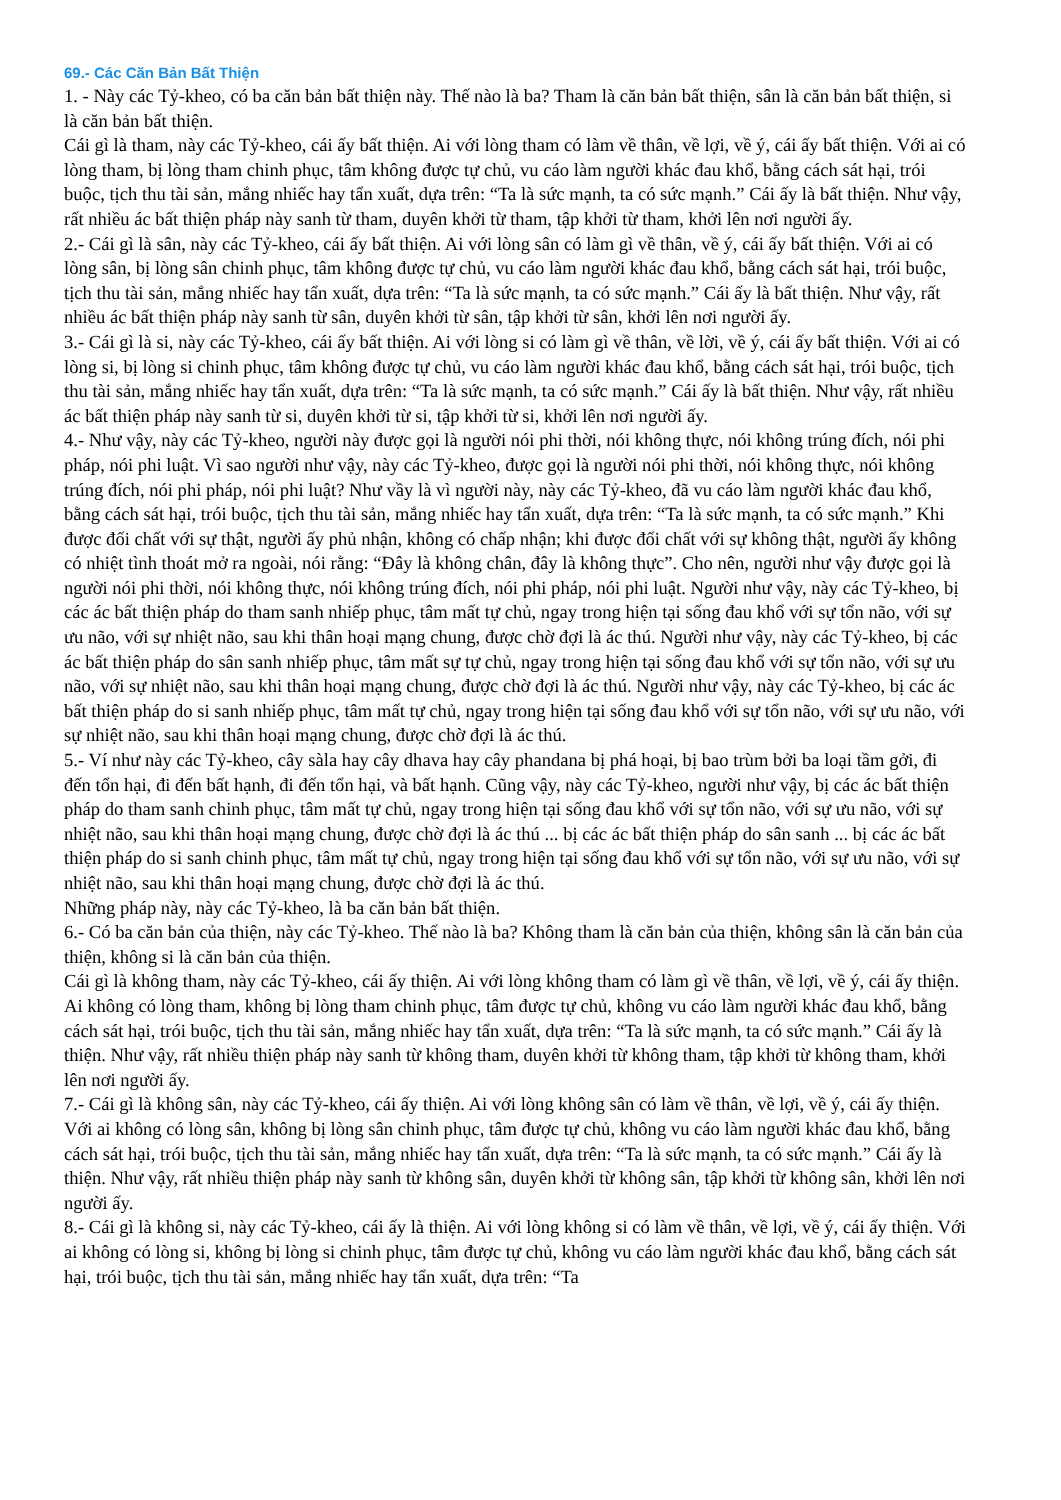69.- Các Căn Bản Bất Thiện
1. - Này các Tỷ-kheo, có ba căn bản bất thiện này. Thế nào là ba? Tham là căn bản bất thiện, sân là căn bản bất thiện, si là căn bản bất thiện.
Cái gì là tham, này các Tỷ-kheo, cái ấy bất thiện. Ai với lòng tham có làm về thân, về lợi, về ý, cái ấy bất thiện. Với ai có lòng tham, bị lòng tham chinh phục, tâm không được tự chủ, vu cáo làm người khác đau khổ, bằng cách sát hại, trói buộc, tịch thu tài sản, mắng nhiếc hay tẩn xuất, dựa trên: “Ta là sức mạnh, ta có sức mạnh.” Cái ấy là bất thiện. Như vậy, rất nhiều ác bất thiện pháp này sanh từ tham, duyên khởi từ tham, tập khởi từ tham, khởi lên nơi người ấy.
2.- Cái gì là sân, này các Tỷ-kheo, cái ấy bất thiện. Ai với lòng sân có làm gì về thân, về ý, cái ấy bất thiện. Với ai có lòng sân, bị lòng sân chinh phục, tâm không được tự chủ, vu cáo làm người khác đau khổ, bằng cách sát hại, trói buộc, tịch thu tài sản, mắng nhiếc hay tẩn xuất, dựa trên: “Ta là sức mạnh, ta có sức mạnh.” Cái ấy là bất thiện. Như vậy, rất nhiều ác bất thiện pháp này sanh từ sân, duyên khởi từ sân, tập khởi từ sân, khởi lên nơi người ấy.
3.- Cái gì là si, này các Tỷ-kheo, cái ấy bất thiện. Ai với lòng si có làm gì về thân, về lời, về ý, cái ấy bất thiện. Với ai có lòng si, bị lòng si chinh phục, tâm không được tự chủ, vu cáo làm người khác đau khổ, bằng cách sát hại, trói buộc, tịch thu tài sản, mắng nhiếc hay tẩn xuất, dựa trên: “Ta là sức mạnh, ta có sức mạnh.” Cái ấy là bất thiện. Như vậy, rất nhiều ác bất thiện pháp này sanh từ si, duyên khởi từ si, tập khởi từ si, khởi lên nơi người ấy.
4.- Như vậy, này các Tỷ-kheo, người này được gọi là người nói phi thời, nói không thực, nói không trúng đích, nói phi pháp, nói phi luật. Vì sao người như vậy, này các Tỷ-kheo, được gọi là người nói phi thời, nói không thực, nói không trúng đích, nói phi pháp, nói phi luật? Như vầy là vì người này, này các Tỷ-kheo, đã vu cáo làm người khác đau khổ, bằng cách sát hại, trói buộc, tịch thu tài sản, mắng nhiếc hay tẩn xuất, dựa trên: “Ta là sức mạnh, ta có sức mạnh.” Khi được đối chất với sự thật, người ấy phủ nhận, không có chấp nhận; khi được đối chất với sự không thật, người ấy không có nhiệt tình thoát mở ra ngoài, nói rằng: “Đây là không chân, đây là không thực”. Cho nên, người như vậy được gọi là người nói phi thời, nói không thực, nói không trúng đích, nói phi pháp, nói phi luật. Người như vậy, này các Tỷ-kheo, bị các ác bất thiện pháp do tham sanh nhiếp phục, tâm mất tự chủ, ngay trong hiện tại sống đau khổ với sự tổn não, với sự ưu não, với sự nhiệt não, sau khi thân hoại mạng chung, được chờ đợi là ác thú. Người như vậy, này các Tỷ-kheo, bị các ác bất thiện pháp do sân sanh nhiếp phục, tâm mất sự tự chủ, ngay trong hiện tại sống đau khổ với sự tổn não, với sự ưu não, với sự nhiệt não, sau khi thân hoại mạng chung, được chờ đợi là ác thú. Người như vậy, này các Tỷ-kheo, bị các ác bất thiện pháp do si sanh nhiếp phục, tâm mất tự chủ, ngay trong hiện tại sống đau khổ với sự tổn não, với sự ưu não, với sự nhiệt não, sau khi thân hoại mạng chung, được chờ đợi là ác thú.
5.- Ví như này các Tỷ-kheo, cây sàla hay cây dhava hay cây phandana bị phá hoại, bị bao trùm bởi ba loại tầm gởi, đi đến tổn hại, đi đến bất hạnh, đi đến tổn hại, và bất hạnh. Cũng vậy, này các Tỷ-kheo, người như vậy, bị các ác bất thiện pháp do tham sanh chinh phục, tâm mất tự chủ, ngay trong hiện tại sống đau khổ với sự tổn não, với sự ưu não, với sự nhiệt não, sau khi thân hoại mạng chung, được chờ đợi là ác thú ... bị các ác bất thiện pháp do sân sanh ... bị các ác bất thiện pháp do si sanh chinh phục, tâm mất tự chủ, ngay trong hiện tại sống đau khổ với sự tổn não, với sự ưu não, với sự nhiệt não, sau khi thân hoại mạng chung, được chờ đợi là ác thú.
Những pháp này, này các Tỷ-kheo, là ba căn bản bất thiện.
6.- Có ba căn bản của thiện, này các Tỷ-kheo. Thế nào là ba? Không tham là căn bản của thiện, không sân là căn bản của thiện, không si là căn bản của thiện.
Cái gì là không tham, này các Tỷ-kheo, cái ấy thiện. Ai với lòng không tham có làm gì về thân, về lợi, về ý, cái ấy thiện. Ai không có lòng tham, không bị lòng tham chinh phục, tâm được tự chủ, không vu cáo làm người khác đau khổ, bằng cách sát hại, trói buộc, tịch thu tài sản, mắng nhiếc hay tẩn xuất, dựa trên: “Ta là sức mạnh, ta có sức mạnh.” Cái ấy là thiện. Như vậy, rất nhiều thiện pháp này sanh từ không tham, duyên khởi từ không tham, tập khởi từ không tham, khởi lên nơi người ấy.
7.- Cái gì là không sân, này các Tỷ-kheo, cái ấy thiện. Ai với lòng không sân có làm về thân, về lợi, về ý, cái ấy thiện. Với ai không có lòng sân, không bị lòng sân chinh phục, tâm được tự chủ, không vu cáo làm người khác đau khổ, bằng cách sát hại, trói buộc, tịch thu tài sản, mắng nhiếc hay tẩn xuất, dựa trên: “Ta là sức mạnh, ta có sức mạnh.” Cái ấy là thiện. Như vậy, rất nhiều thiện pháp này sanh từ không sân, duyên khởi từ không sân, tập khởi từ không sân, khởi lên nơi người ấy.
8.- Cái gì là không si, này các Tỷ-kheo, cái ấy là thiện. Ai với lòng không si có làm về thân, về lợi, về ý, cái ấy thiện. Với ai không có lòng si, không bị lòng si chinh phục, tâm được tự chủ, không vu cáo làm người khác đau khổ, bằng cách sát hại, trói buộc, tịch thu tài sản, mắng nhiếc hay tẩn xuất, dựa trên: “Ta